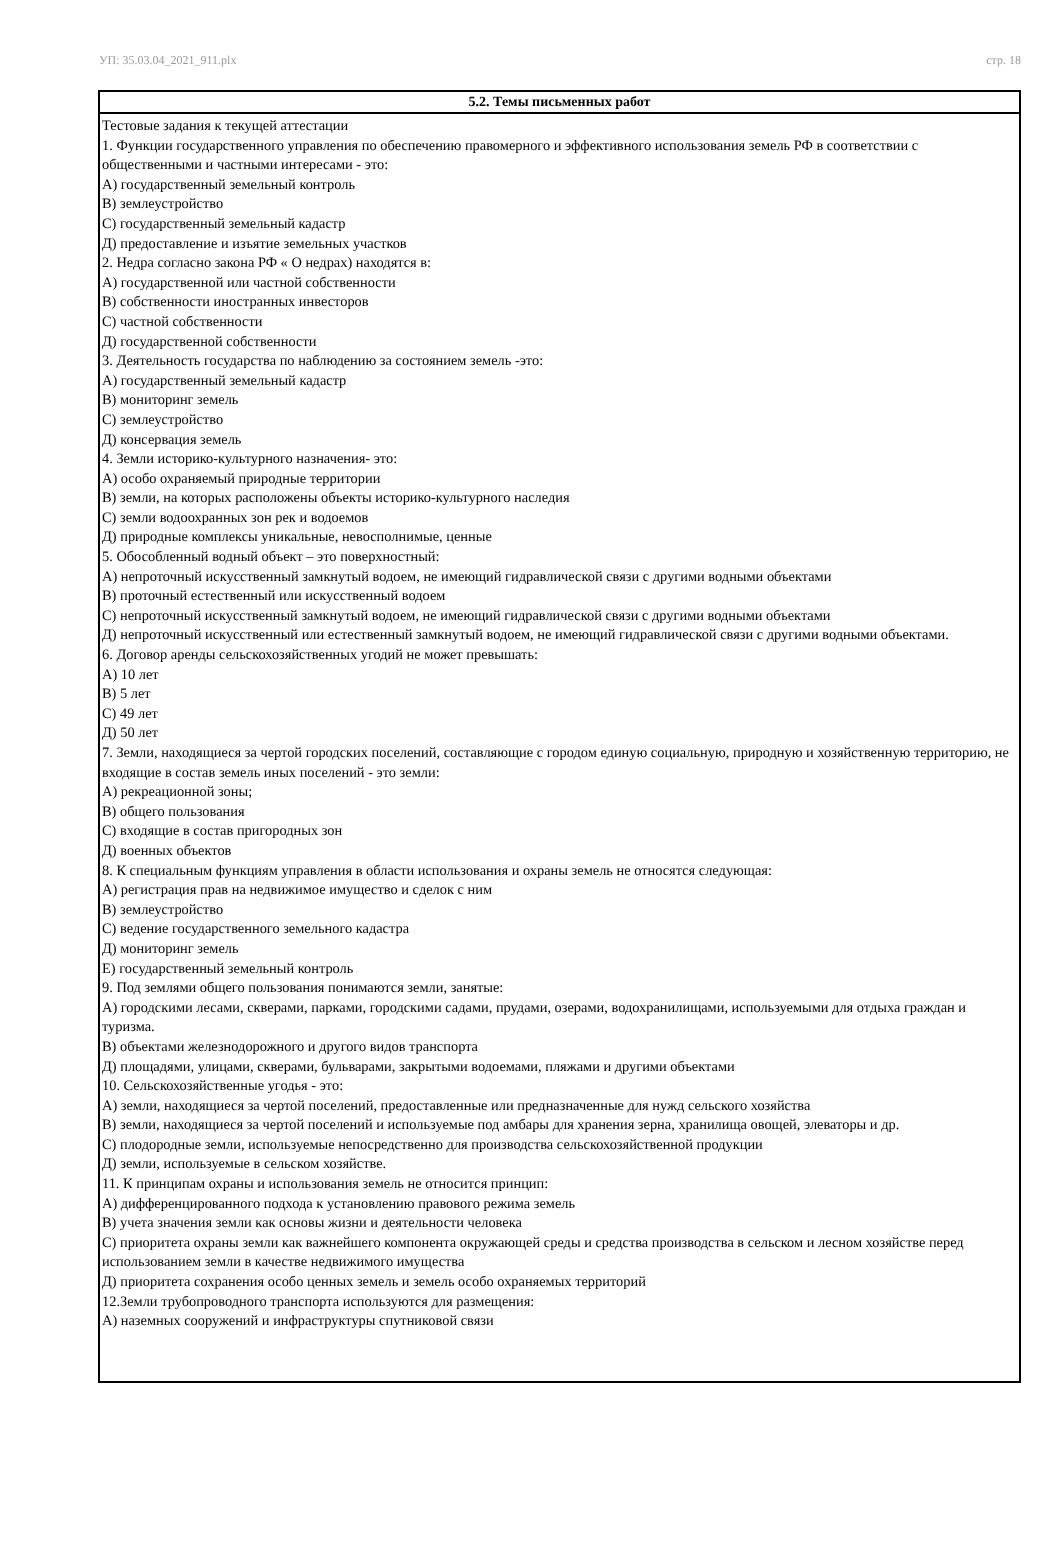УП: 35.03.04_2021_911.plx стр. 18
| 5.2. Темы письменных работ |
| --- |
| Тестовые задания к текущей аттестации 1. Функции государственного управления по обеспечению правомерного и эффективного использования земель РФ в соответствии с общественными и частными интересами - это: А) государственный земельный контроль В) землеустройство С) государственный земельный кадастр Д) предоставление и изъятие земельных участков 2. Недра согласно закона РФ « О недрах) находятся в: А) государственной или частной собственности В) собственности иностранных инвесторов С) частной собственности Д) государственной собственности 3. Деятельность государства по наблюдению за состоянием земель -это: А) государственный земельный кадастр В) мониторинг земель С) землеустройство Д) консервация земель 4. Земли историко-культурного назначения- это: А) особо охраняемый природные территории В) земли, на которых расположены объекты историко-культурного наследия С) земли водоохранных зон рек и водоемов Д) природные комплексы уникальные, невосполнимые, ценные 5. Обособленный водный объект – это поверхностный: А) непроточный искусственный замкнутый водоем, не имеющий гидравлической связи с другими водными объектами В) проточный естественный или искусственный водоем С) непроточный искусственный замкнутый водоем, не имеющий гидравлической связи с другими водными объектами Д) непроточный искусственный или естественный замкнутый водоем, не имеющий гидравлической связи с другими водными объектами. 6. Договор аренды сельскохозяйственных угодий не может превышать: А) 10 лет В) 5 лет С) 49 лет Д) 50 лет 7. Земли, находящиеся за чертой городских поселений, составляющие с городом единую социальную, природную и хозяйственную территорию, не входящие в состав земель иных поселений - это земли: А) рекреационной зоны; В) общего пользования С) входящие в состав пригородных зон Д) военных объектов 8. К специальным функциям управления в области использования и охраны земель не относятся следующая: А) регистрация прав на недвижимое имущество и сделок с ним В) землеустройство С) ведение государственного земельного кадастра Д) мониторинг земель Е) государственный земельный контроль 9. Под землями общего пользования понимаются земли, занятые: А) городскими лесами, скверами, парками, городскими садами, прудами, озерами, водохранилищами, используемыми для отдыха граждан и туризма. В) объектами железнодорожного и другого видов транспорта Д) площадями, улицами, скверами, бульварами, закрытыми водоемами, пляжами и другими объектами 10. Сельскохозяйственные угодья - это: А) земли, находящиеся за чертой поселений, предоставленные или предназначенные для нужд сельского хозяйства В) земли, находящиеся за чертой поселений и используемые под амбары для хранения зерна, хранилища овощей, элеваторы и др. С) плодородные земли, используемые непосредственно для производства сельскохозяйственной продукции Д) земли, используемые в сельском хозяйстве. 11. К принципам охраны и использования земель не относится принцип: А) дифференцированного подхода к установлению правового режима земель В) учета значения земли как основы жизни и деятельности человека С) приоритета охраны земли как важнейшего компонента окружающей среды и средства производства в сельском и лесном хозяйстве перед использованием земли в качестве недвижимого имущества Д) приоритета сохранения особо ценных земель и земель особо охраняемых территорий 12.Земли трубопроводного транспорта используются для размещения: А) наземных сооружений и инфраструктуры спутниковой связи |